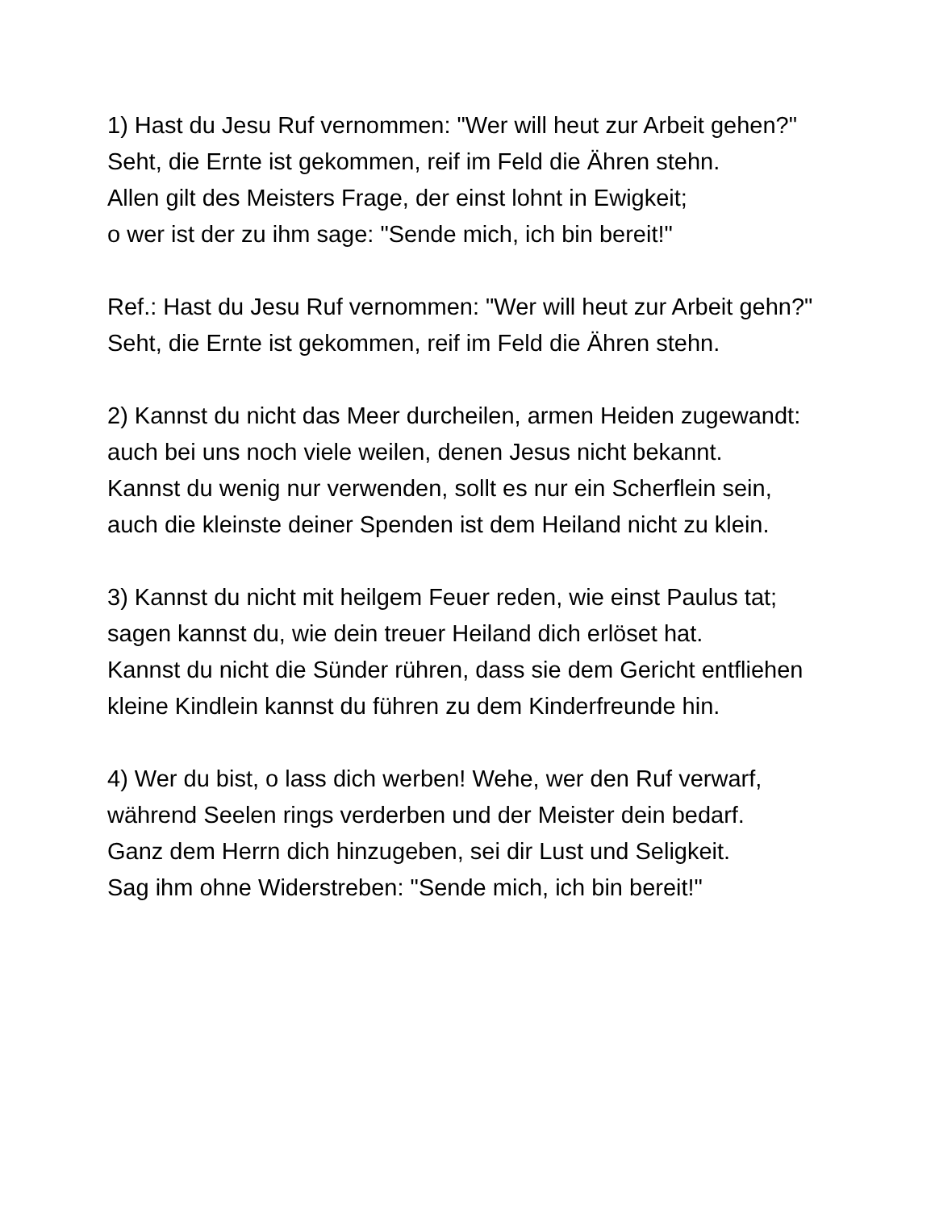1) Hast du Jesu Ruf vernommen: "Wer will heut zur Arbeit gehen?"
Seht, die Ernte ist gekommen, reif im Feld die Ähren stehn.
Allen gilt des Meisters Frage, der einst lohnt in Ewigkeit;
o wer ist der zu ihm sage: "Sende mich, ich bin bereit!"
Ref.: Hast du Jesu Ruf vernommen: "Wer will heut zur Arbeit gehn?"
Seht, die Ernte ist gekommen, reif im Feld die Ähren stehn.
2) Kannst du nicht das Meer durcheilen, armen Heiden zugewandt:
auch bei uns noch viele weilen, denen Jesus nicht bekannt.
Kannst du wenig nur verwenden, sollt es nur ein Scherflein sein,
auch die kleinste deiner Spenden ist dem Heiland nicht zu klein.
3) Kannst du nicht mit heilgem Feuer reden, wie einst Paulus tat;
sagen kannst du, wie dein treuer Heiland dich erlöset hat.
Kannst du nicht die Sünder rühren, dass sie dem Gericht entfliehen
kleine Kindlein kannst du führen zu dem Kinderfreunde hin.
4) Wer du bist, o lass dich werben! Wehe, wer den Ruf verwarf,
während Seelen rings verderben und der Meister dein bedarf.
Ganz dem Herrn dich hinzugeben, sei dir Lust und Seligkeit.
Sag ihm ohne Widerstreben: "Sende mich, ich bin bereit!"